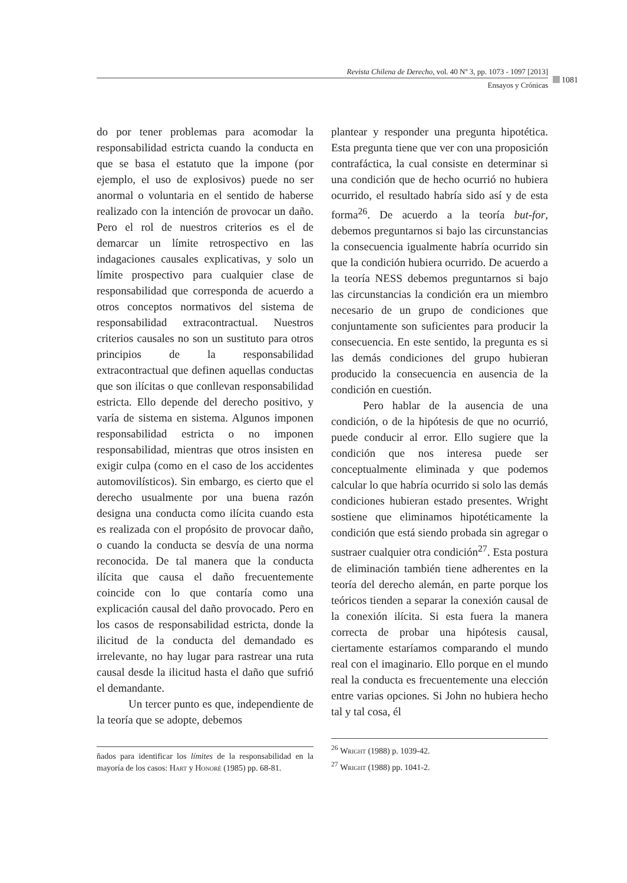Revista Chilena de Derecho, vol. 40 Nº 3, pp. 1073 - 1097 [2013]
Ensayos y Crónicas
1081
do por tener problemas para acomodar la responsabilidad estricta cuando la conducta en que se basa el estatuto que la impone (por ejemplo, el uso de explosivos) puede no ser anormal o voluntaria en el sentido de haberse realizado con la intención de provocar un daño. Pero el rol de nuestros criterios es el de demarcar un límite retrospectivo en las indagaciones causales explicativas, y solo un límite prospectivo para cualquier clase de responsabilidad que corresponda de acuerdo a otros conceptos normativos del sistema de responsabilidad extracontractual. Nuestros criterios causales no son un sustituto para otros principios de la responsabilidad extracontractual que definen aquellas conductas que son ilícitas o que conllevan responsabilidad estricta. Ello depende del derecho positivo, y varía de sistema en sistema. Algunos imponen responsabilidad estricta o no imponen responsabilidad, mientras que otros insisten en exigir culpa (como en el caso de los accidentes automovilísticos). Sin embargo, es cierto que el derecho usualmente por una buena razón designa una conducta como ilícita cuando esta es realizada con el propósito de provocar daño, o cuando la conducta se desvía de una norma reconocida. De tal manera que la conducta ilícita que causa el daño frecuentemente coincide con lo que contaría como una explicación causal del daño provocado. Pero en los casos de responsabilidad estricta, donde la ilicitud de la conducta del demandado es irrelevante, no hay lugar para rastrear una ruta causal desde la ilicitud hasta el daño que sufrió el demandante.
Un tercer punto es que, independiente de la teoría que se adopte, debemos
ñados para identificar los límites de la responsabilidad en la mayoría de los casos: Hart y Honoré (1985) pp. 68-81.
plantear y responder una pregunta hipotética. Esta pregunta tiene que ver con una proposición contrafáctica, la cual consiste en determinar si una condición que de hecho ocurrió no hubiera ocurrido, el resultado habría sido así y de esta forma<sup>26</sup>. De acuerdo a la teoría but-for, debemos preguntarnos si bajo las circunstancias la consecuencia igualmente habría ocurrido sin que la condición hubiera ocurrido. De acuerdo a la teoría NESS debemos preguntarnos si bajo las circunstancias la condición era un miembro necesario de un grupo de condiciones que conjuntamente son suficientes para producir la consecuencia. En este sentido, la pregunta es si las demás condiciones del grupo hubieran producido la consecuencia en ausencia de la condición en cuestión.
Pero hablar de la ausencia de una condición, o de la hipótesis de que no ocurrió, puede conducir al error. Ello sugiere que la condición que nos interesa puede ser conceptualmente eliminada y que podemos calcular lo que habría ocurrido si solo las demás condiciones hubieran estado presentes. Wright sostiene que eliminamos hipotéticamente la condición que está siendo probada sin agregar o sustraer cualquier otra condición<sup>27</sup>. Esta postura de eliminación también tiene adherentes en la teoría del derecho alemán, en parte porque los teóricos tienden a separar la conexión causal de la conexión ilícita. Si esta fuera la manera correcta de probar una hipótesis causal, ciertamente estaríamos comparando el mundo real con el imaginario. Ello porque en el mundo real la conducta es frecuentemente una elección entre varias opciones. Si John no hubiera hecho tal y tal cosa, él
<sup>26</sup> Wright (1988) p. 1039-42.
<sup>27</sup> Wright (1988) pp. 1041-2.